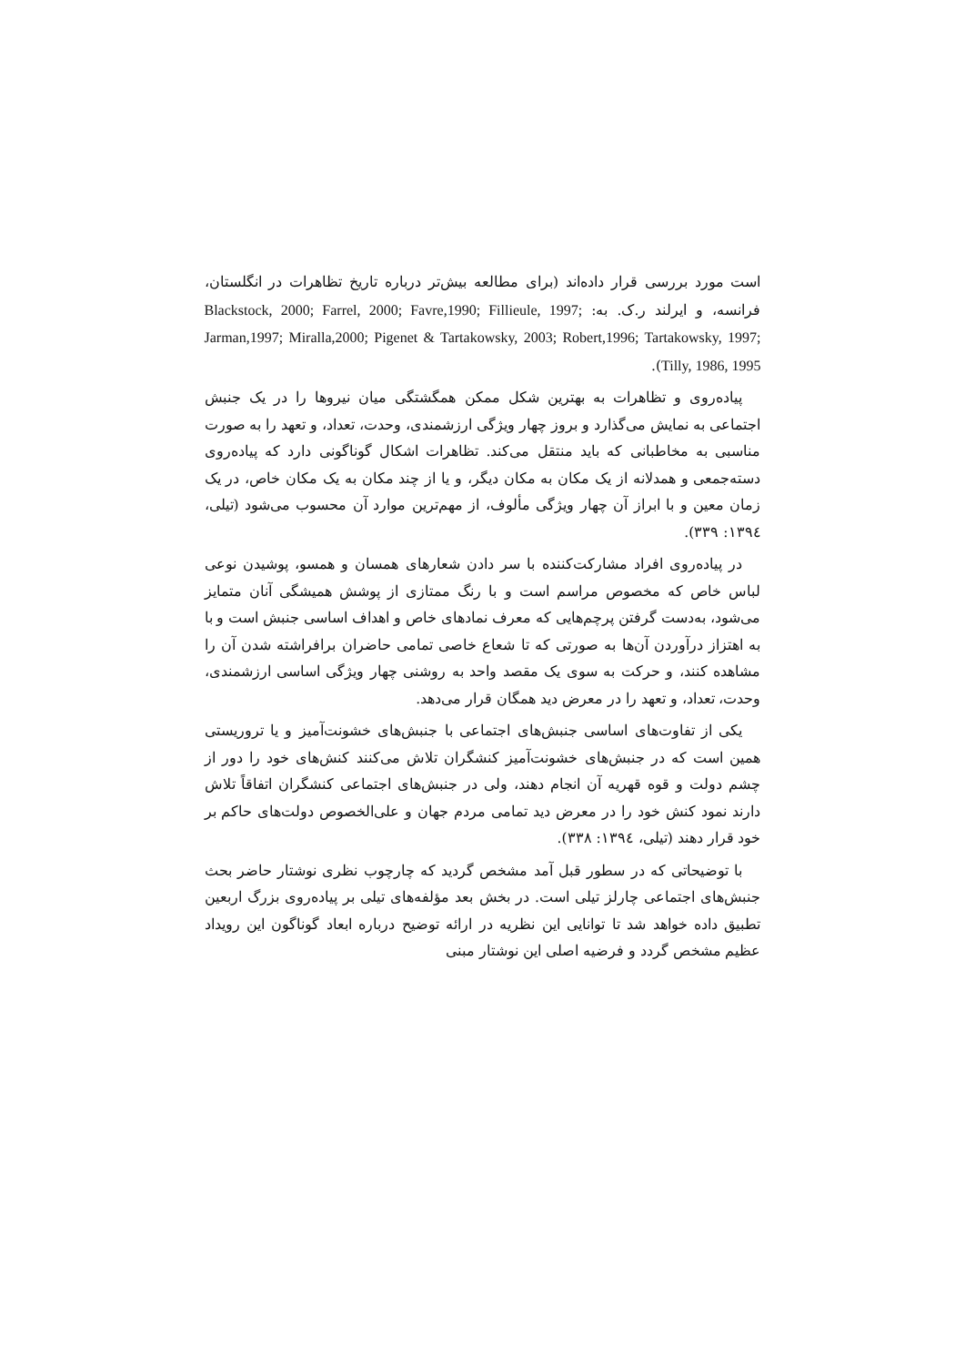است مورد بررسی قرار داده‌اند (برای مطالعه بیش‌تر درباره تاریخ تظاهرات در انگلستان، فرانسه، و ایرلند ر.ک. به: Blackstock, 2000; Farrel, 2000; Favre,1990; Fillieule, 1997; Jarman,1997; Miralla,2000; Pigenet & Tartakowsky, 2003; Robert,1996; Tartakowsky, 1997; Tilly, 1986, 1995).
پیاده‌روی و تظاهرات به بهترین شکل ممکن همگشتگی میان نیروها را در یک جنبش اجتماعی به نمایش می‌گذارد و بروز چهار ویژگی ارزشمندی، وحدت، تعداد، و تعهد را به صورت مناسبی به مخاطبانی که باید منتقل می‌کند. تظاهرات اشکال گوناگونی دارد که پیاده‌روی دسته‌جمعی و همدلانه از یک مکان به مکان دیگر، و یا از چند مکان به یک مکان خاص، در یک زمان معین و با ابراز آن چهار ویژگی مألوف، از مهم‌ترین موارد آن محسوب می‌شود (تیلی، ۱۳۹٤: ۳۳۹).
در پیاده‌روی افراد مشارکت‌کننده با سر دادن شعارهای همسان و همسو، پوشیدن نوعی لباس خاص که مخصوص مراسم است و با رنگ ممتازی از پوشش همیشگی آنان متمایز می‌شود، به‌دست گرفتن پرچم‌هایی که معرف نمادهای خاص و اهداف اساسی جنبش است و با به اهتزاز درآوردن آن‌ها به صورتی که تا شعاع خاصی تمامی حاضران برافراشته شدن آن را مشاهده کنند، و حرکت به سوی یک مقصد واحد به روشنی چهار ویژگی اساسی ارزشمندی، وحدت، تعداد، و تعهد را در معرض دید همگان قرار می‌دهد.
یکی از تفاوت‌های اساسی جنبش‌های اجتماعی با جنبش‌های خشونت‌آمیز و یا تروریستی همین است که در جنبش‌های خشونت‌آمیز کنشگران تلاش می‌کنند کنش‌های خود را دور از چشم دولت و قوه قهریه آن انجام دهند، ولی در جنبش‌های اجتماعی کنشگران اتفاقاً تلاش دارند نمود کنش خود را در معرض دید تمامی مردم جهان و علی‌الخصوص دولت‌های حاکم بر خود قرار دهند (تیلی، ۱۳۹٤: ۳۳۸).
با توضیحاتی که در سطور قبل آمد مشخص گردید که چارچوب نظری نوشتار حاضر بحث جنبش‌های اجتماعی چارلز تیلی است. در بخش بعد مؤلفه‌های تیلی بر پیاده‌روی بزرگ اربعین تطبیق داده خواهد شد تا توانایی این نظریه در ارائه توضیح درباره ابعاد گوناگون این رویداد عظیم مشخص گردد و فرضیه اصلی این نوشتار مبنی